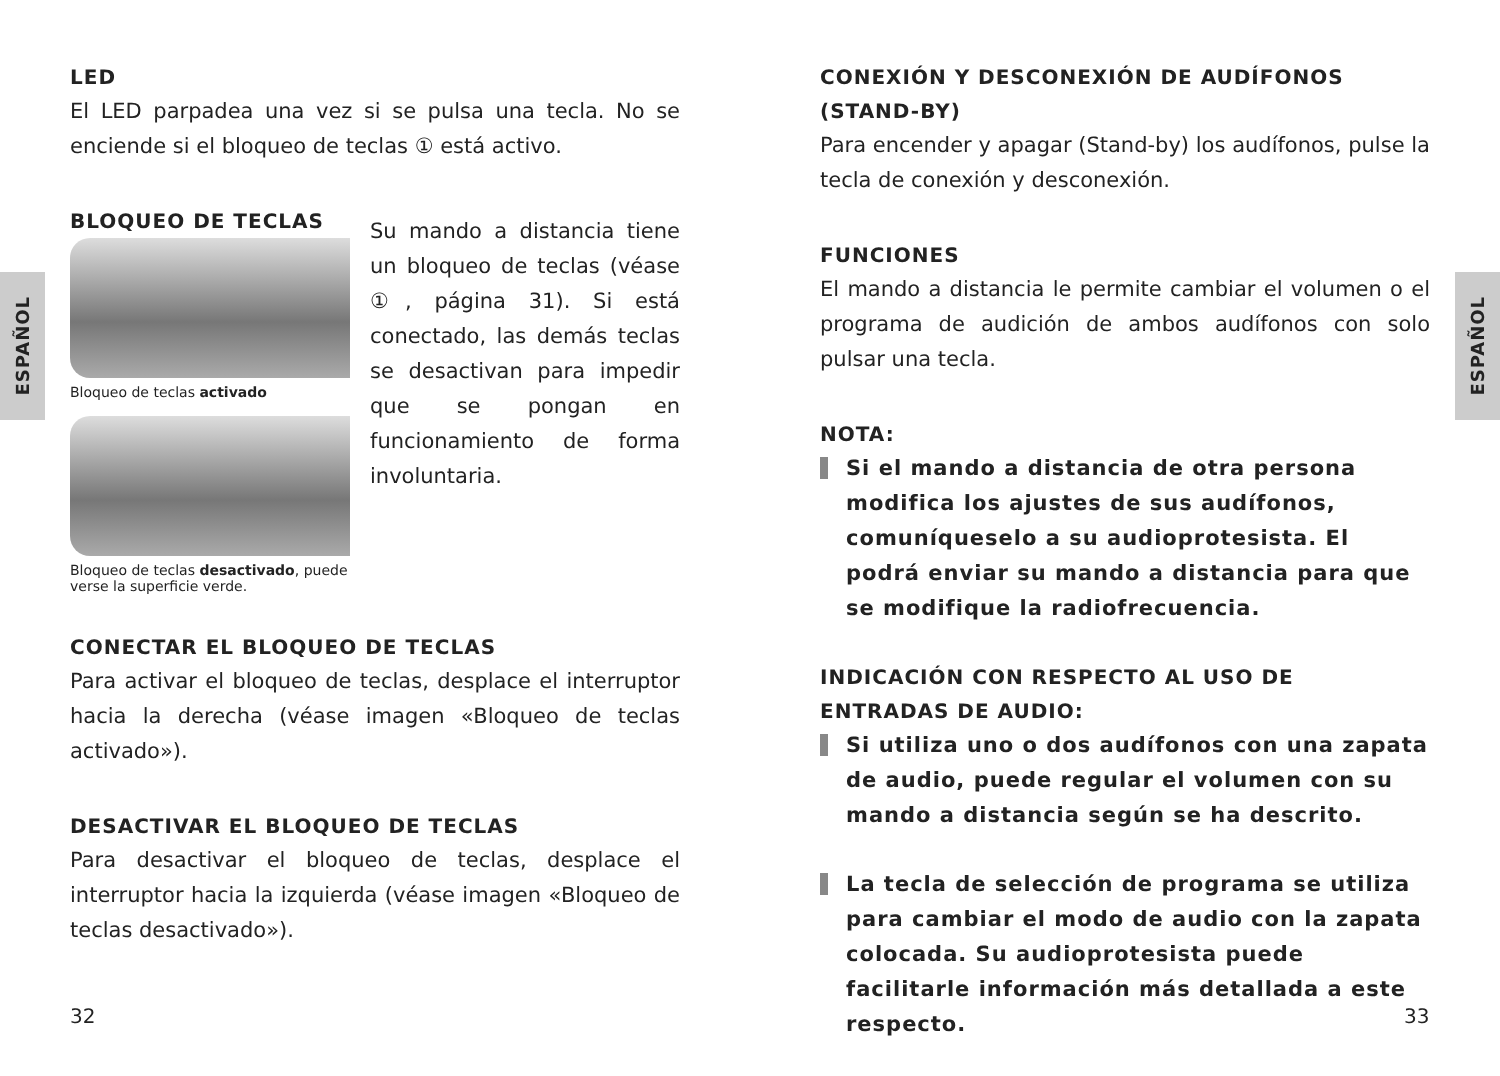ESPAÑOL
ESPAÑOL
LED
El LED parpadea una vez si se pulsa una tecla. No se enciende si el bloqueo de teclas ① está activo.
BLOQUEO DE TECLAS
Bloqueo de teclas activado
Bloqueo de teclas desactivado, puede verse la superficie verde.
Su mando a distancia tiene un bloqueo de teclas (véase ①, página 31). Si está conectado, las demás teclas se desactivan para impedir que se pongan en funcionamiento de forma involuntaria.
CONECTAR EL BLOQUEO DE TECLAS
Para activar el bloqueo de teclas, desplace el interruptor hacia la derecha (véase imagen «Bloqueo de teclas activado»).
DESACTIVAR EL BLOQUEO DE TECLAS
Para desactivar el bloqueo de teclas, desplace el interruptor hacia la izquierda (véase imagen «Bloqueo de teclas desactivado»).
CONEXIÓN Y DESCONEXIÓN DE AUDÍFONOS (STAND-BY)
Para encender y apagar (Stand-by) los audífonos, pulse la tecla de conexión y desconexión.
FUNCIONES
El mando a distancia le permite cambiar el volumen o el programa de audición de ambos audífonos con solo pulsar una tecla.
NOTA:
Si el mando a distancia de otra persona modifica los ajustes de sus audífonos, comuníqueselo a su audioprotesista. El podrá enviar su mando a distancia para que se modifique la radiofrecuencia.
INDICACIÓN CON RESPECTO AL USO DE ENTRADAS DE AUDIO:
Si utiliza uno o dos audífonos con una zapata de audio, puede regular el volumen con su mando a distancia según se ha descrito.
La tecla de selección de programa se utiliza para cambiar el modo de audio con la zapata colocada. Su audioprotesista puede facilitarle información más detallada a este respecto.
32 33